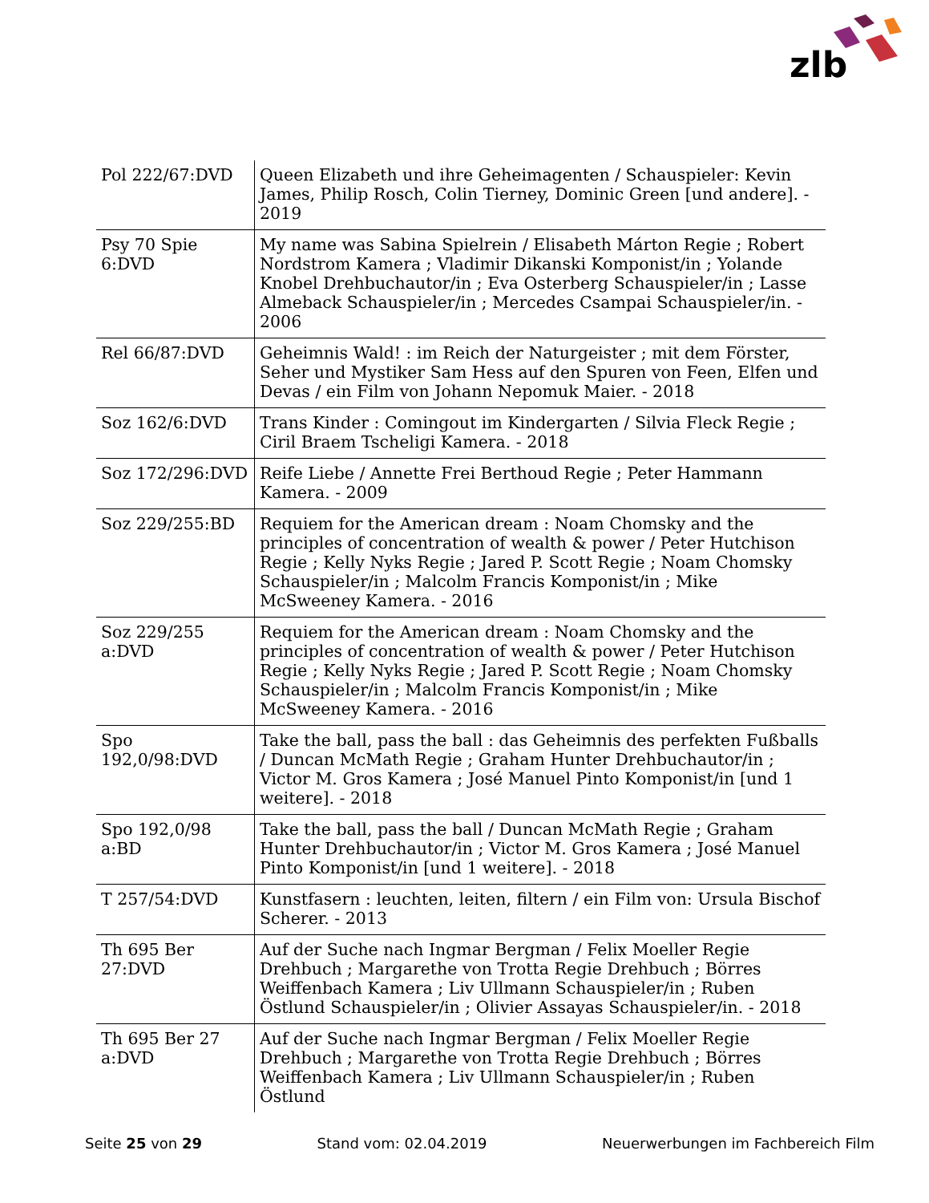zlb
| Pol 222/67:DVD | Queen Elizabeth und ihre Geheimagenten / Schauspieler: Kevin James, Philip Rosch, Colin Tierney, Dominic Green [und andere]. - 2019 |
| Psy 70 Spie 6:DVD | My name was Sabina Spielrein / Elisabeth Márton Regie ; Robert Nordstrom Kamera ; Vladimir Dikanski Komponist/in ; Yolande Knobel Drehbuchautor/in ; Eva Osterberg Schauspieler/in ; Lasse Almeback Schauspieler/in ; Mercedes Csampai Schauspieler/in. - 2006 |
| Rel 66/87:DVD | Geheimnis Wald! : im Reich der Naturgeister ; mit dem Förster, Seher und Mystiker Sam Hess auf den Spuren von Feen, Elfen und Devas / ein Film von Johann Nepomuk Maier. - 2018 |
| Soz 162/6:DVD | Trans Kinder : Comingout im Kindergarten / Silvia Fleck Regie ; Ciril Braem Tscheligi Kamera. - 2018 |
| Soz 172/296:DVD | Reife Liebe / Annette Frei Berthoud Regie ; Peter Hammann Kamera. - 2009 |
| Soz 229/255:BD | Requiem for the American dream : Noam Chomsky and the principles of concentration of wealth & power / Peter Hutchison Regie ; Kelly Nyks Regie ; Jared P. Scott Regie ; Noam Chomsky Schauspieler/in ; Malcolm Francis Komponist/in ; Mike McSweeney Kamera. - 2016 |
| Soz 229/255 a:DVD | Requiem for the American dream : Noam Chomsky and the principles of concentration of wealth & power / Peter Hutchison Regie ; Kelly Nyks Regie ; Jared P. Scott Regie ; Noam Chomsky Schauspieler/in ; Malcolm Francis Komponist/in ; Mike McSweeney Kamera. - 2016 |
| Spo 192,0/98:DVD | Take the ball, pass the ball : das Geheimnis des perfekten Fußballs / Duncan McMath Regie ; Graham Hunter Drehbuchautor/in ; Victor M. Gros Kamera ; José Manuel Pinto Komponist/in [und 1 weitere]. - 2018 |
| Spo 192,0/98 a:BD | Take the ball, pass the ball / Duncan McMath Regie ; Graham Hunter Drehbuchautor/in ; Victor M. Gros Kamera ; José Manuel Pinto Komponist/in [und 1 weitere]. - 2018 |
| T 257/54:DVD | Kunstfasern : leuchten, leiten, filtern / ein Film von: Ursula Bischof Scherer. - 2013 |
| Th 695 Ber 27:DVD | Auf der Suche nach Ingmar Bergman / Felix Moeller Regie Drehbuch ; Margarethe von Trotta Regie Drehbuch ; Börres Weiffenbach Kamera ; Liv Ullmann Schauspieler/in ; Ruben Östlund Schauspieler/in ; Olivier Assayas Schauspieler/in. - 2018 |
| Th 695 Ber 27 a:DVD | Auf der Suche nach Ingmar Bergman / Felix Moeller Regie Drehbuch ; Margarethe von Trotta Regie Drehbuch ; Börres Weiffenbach Kamera ; Liv Ullmann Schauspieler/in ; Ruben Östlund |
Seite 25 von 29 Stand vom: 02.04.2019 Neuerwerbungen im Fachbereich Film